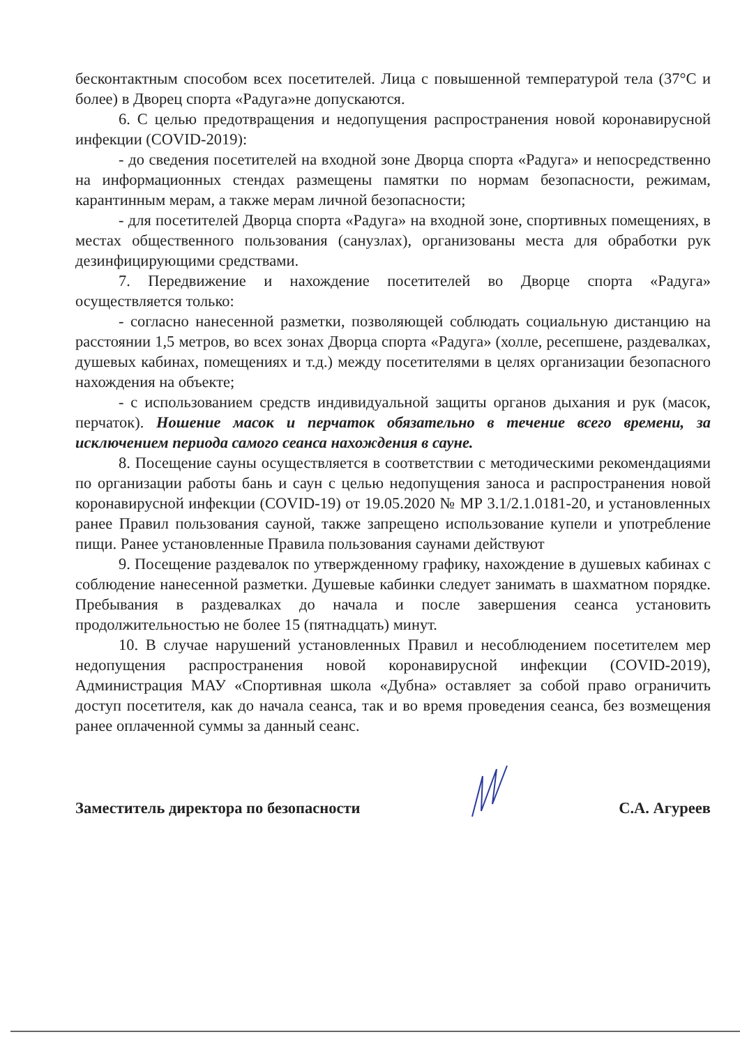бесконтактным способом всех посетителей. Лица с повышенной температурой тела (37°С и более) в Дворец спорта «Радуга»не допускаются.
6. С целью предотвращения и недопущения распространения новой коронавирусной инфекции (COVID-2019):
- до сведения посетителей на входной зоне Дворца спорта «Радуга» и непосредственно на информационных стендах размещены памятки по нормам безопасности, режимам, карантинным мерам, а также мерам личной безопасности;
- для посетителей Дворца спорта «Радуга» на входной зоне, спортивных помещениях, в местах общественного пользования (санузлах), организованы места для обработки рук дезинфицирующими средствами.
7. Передвижение и нахождение посетителей во Дворце спорта «Радуга» осуществляется только:
- согласно нанесенной разметки, позволяющей соблюдать социальную дистанцию на расстоянии 1,5 метров, во всех зонах Дворца спорта «Радуга» (холле, ресепшене, раздевалках, душевых кабинах, помещениях и т.д.) между посетителями в целях организации безопасного нахождения на объекте;
- с использованием средств индивидуальной защиты органов дыхания и рук (масок, перчаток). Ношение масок и перчаток обязательно в течение всего времени, за исключением периода самого сеанса нахождения в сауне.
8. Посещение сауны осуществляется в соответствии с методическими рекомендациями по организации работы бань и саун с целью недопущения заноса и распространения новой коронавирусной инфекции (COVID-19) от 19.05.2020 № МР 3.1/2.1.0181-20, и установленных ранее Правил пользования сауной, также запрещено использование купели и употребление пищи. Ранее установленные Правила пользования саунами действуют
9. Посещение раздевалок по утвержденному графику, нахождение в душевых кабинах с соблюдение нанесенной разметки. Душевые кабинки следует занимать в шахматном порядке. Пребывания в раздевалках до начала и после завершения сеанса установить продолжительностью не более 15 (пятнадцать) минут.
10. В случае нарушений установленных Правил и несоблюдением посетителем мер недопущения распространения новой коронавирусной инфекции (COVID-2019), Администрация МАУ «Спортивная школа «Дубна» оставляет за собой право ограничить доступ посетителя, как до начала сеанса, так и во время проведения сеанса, без возмещения ранее оплаченной суммы за данный сеанс.
Заместитель директора по безопасности С.А. Агуреев